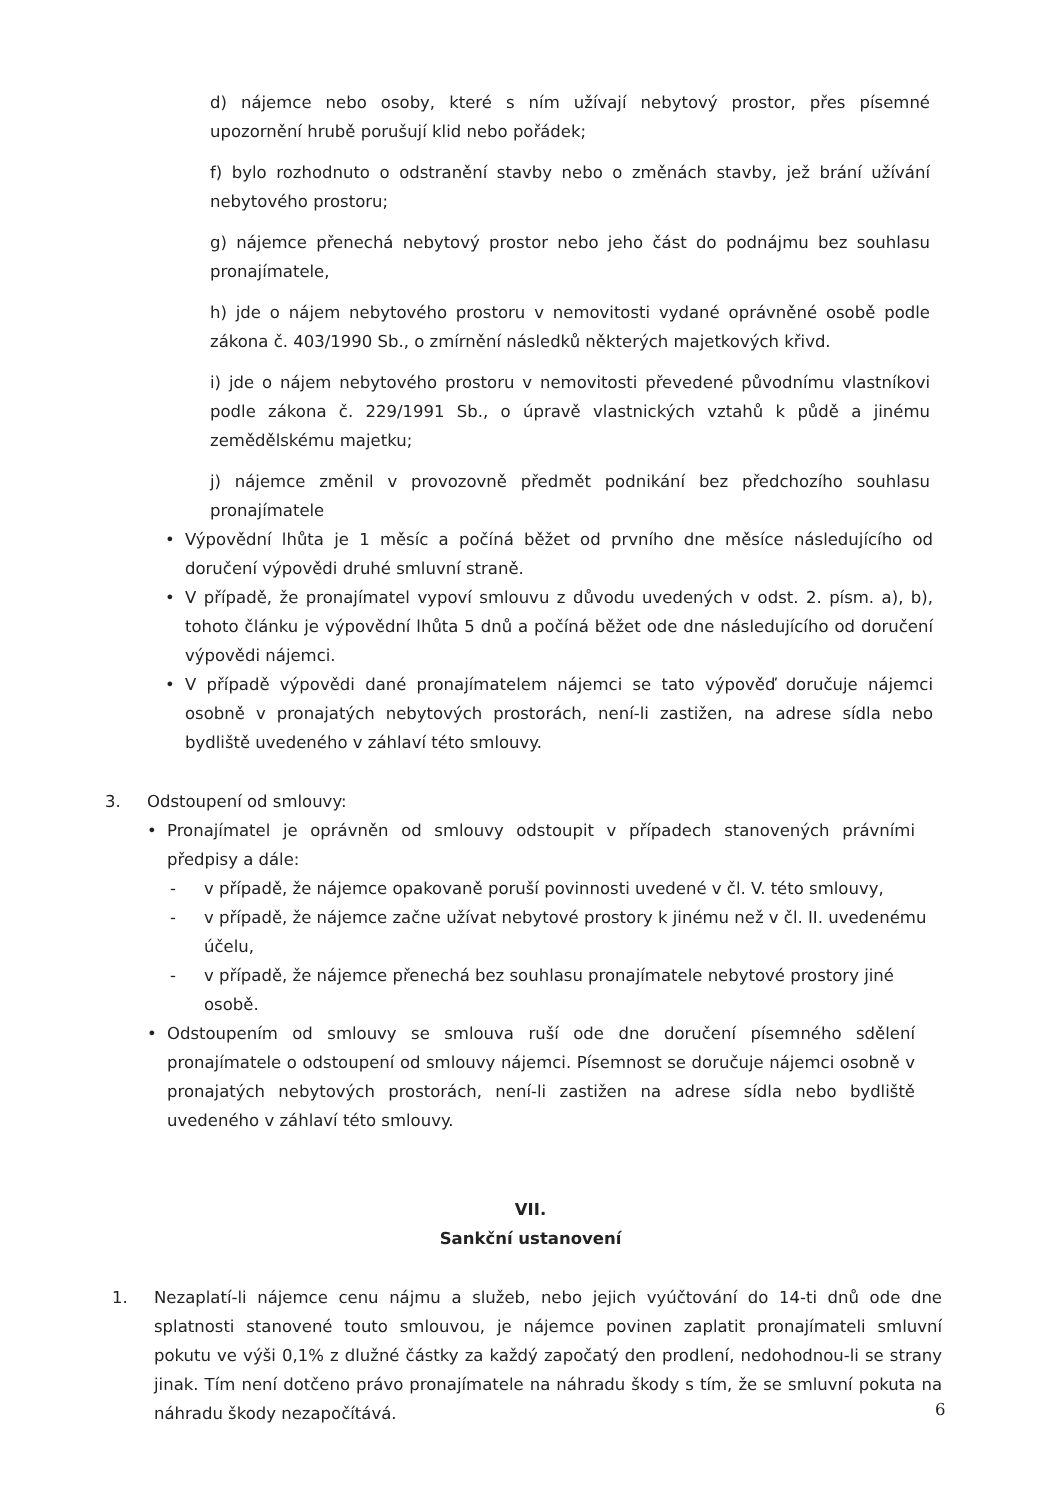d) nájemce nebo osoby, které s ním užívají nebytový prostor, přes písemné upozornění hrubě porušují klid nebo pořádek;
f) bylo rozhodnuto o odstranění stavby nebo o změnách stavby, jež brání užívání nebytového prostoru;
g) nájemce přenechá nebytový prostor nebo jeho část do podnájmu bez souhlasu pronajímatele,
h) jde o nájem nebytového prostoru v nemovitosti vydané oprávněné osobě podle zákona č. 403/1990 Sb., o zmírnění následků některých majetkových křivd.
i) jde o nájem nebytového prostoru v nemovitosti převedené původnímu vlastníkovi podle zákona č. 229/1991 Sb., o úpravě vlastnických vztahů k půdě a jinému zemědělskému majetku;
j) nájemce změnil v provozovně předmět podnikání bez předchozího souhlasu pronajímatele
• Výpovědní lhůta je 1 měsíc a počíná běžet od prvního dne měsíce následujícího od doručení výpovědi druhé smluvní straně.
• V případě, že pronajímatel vypoví smlouvu z důvodu uvedených v odst. 2. písm. a), b), tohoto článku je výpovědní lhůta 5 dnů a počíná běžet ode dne následujícího od doručení výpovědi nájemci.
• V případě výpovědi dané pronajímatelem nájemci se tato výpověď doručuje nájemci osobně v pronajatých nebytových prostorách, není-li zastižen, na adrese sídla nebo bydliště uvedeného v záhlaví této smlouvy.
3. Odstoupení od smlouvy:
• Pronajímatel je oprávněn od smlouvy odstoupit v případech stanovených právními předpisy a dále:
- v případě, že nájemce opakovaně poruší povinnosti uvedené v čl. V. této smlouvy,
- v případě, že nájemce začne užívat nebytové prostory k jinému než v čl. II. uvedenému účelu,
- v případě, že nájemce přenechá bez souhlasu pronajímatele nebytové prostory jiné osobě.
• Odstoupením od smlouvy se smlouva ruší ode dne doručení písemného sdělení pronajímatele o odstoupení od smlouvy nájemci. Písemnost se doručuje nájemci osobně v pronajatých nebytových prostorách, není-li zastižen na adrese sídla nebo bydliště uvedeného v záhlaví této smlouvy.
VII.
Sankční ustanovení
1. Nezaplatí-li nájemce cenu nájmu a služeb, nebo jejich vyúčtování do 14-ti dnů ode dne splatnosti stanovené touto smlouvou, je nájemce povinen zaplatit pronajímateli smluvní pokutu ve výši 0,1% z dlužné částky za každý započatý den prodlení, nedohodnou-li se strany jinak. Tím není dotčeno právo pronajímatele na náhradu škody s tím, že se smluvní pokuta na náhradu škody nezapočítává.
6